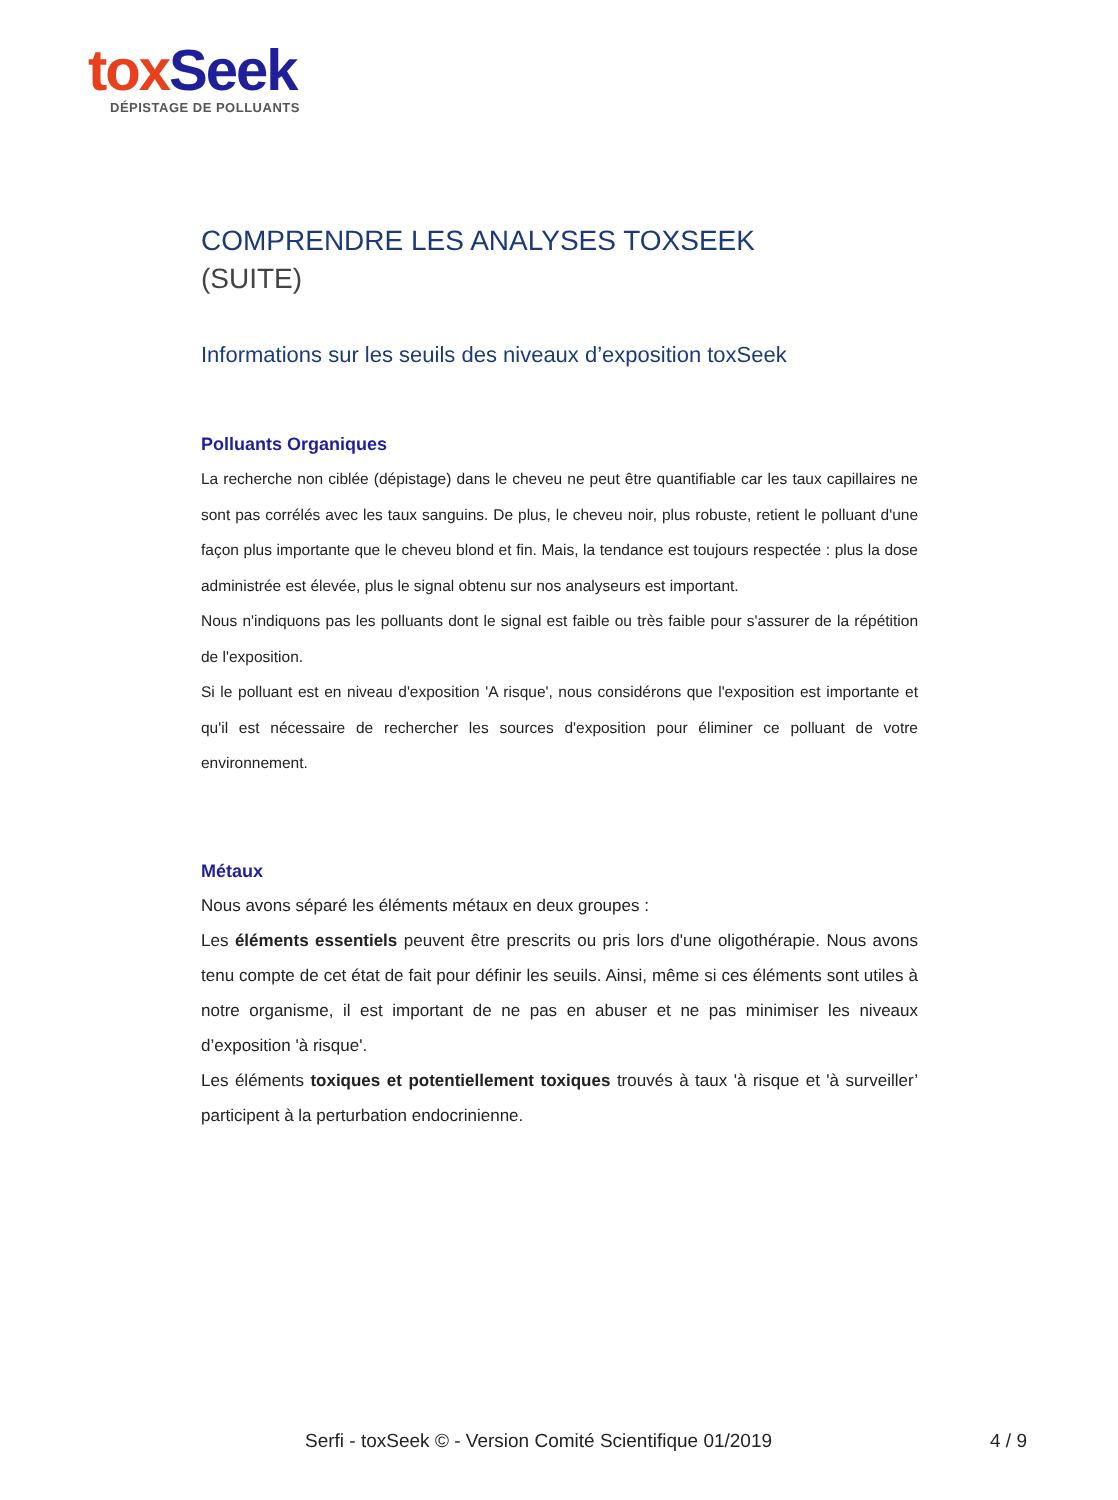tox Seek
DÉPISTAGE DE POLLUANTS
COMPRENDRE LES ANALYSES TOXSEEK
(SUITE)
Informations sur les seuils des niveaux d’exposition toxSeek
Polluants Organiques
La recherche non ciblée (dépistage) dans le cheveu ne peut être quantifiable car les taux capillaires ne sont pas corrélés avec les taux sanguins. De plus, le cheveu noir, plus robuste, retient le polluant d'une façon plus importante que le cheveu blond et fin. Mais, la tendance est toujours respectée : plus la dose administrée est élevée, plus le signal obtenu sur nos analyseurs est important.
Nous n'indiquons pas les polluants dont le signal est faible ou très faible pour s'assurer de la répétition de l'exposition.
Si le polluant est en niveau d'exposition 'A risque', nous considérons que l'exposition est importante et qu'il est nécessaire de rechercher les sources d'exposition pour éliminer ce polluant de votre environnement.
Métaux
Nous avons séparé les éléments métaux en deux groupes :
Les éléments essentiels peuvent être prescrits ou pris lors d'une oligothérapie. Nous avons tenu compte de cet état de fait pour définir les seuils. Ainsi, même si ces éléments sont utiles à notre organisme, il est important de ne pas en abuser et ne pas minimiser les niveaux d’exposition 'à risque'.
Les éléments toxiques et potentiellement toxiques trouvés à taux 'à risque et 'à surveiller’ participent à la perturbation endocrinienne.
Serfi - toxSeek © - Version Comité Scientifique 01/2019 4 / 9